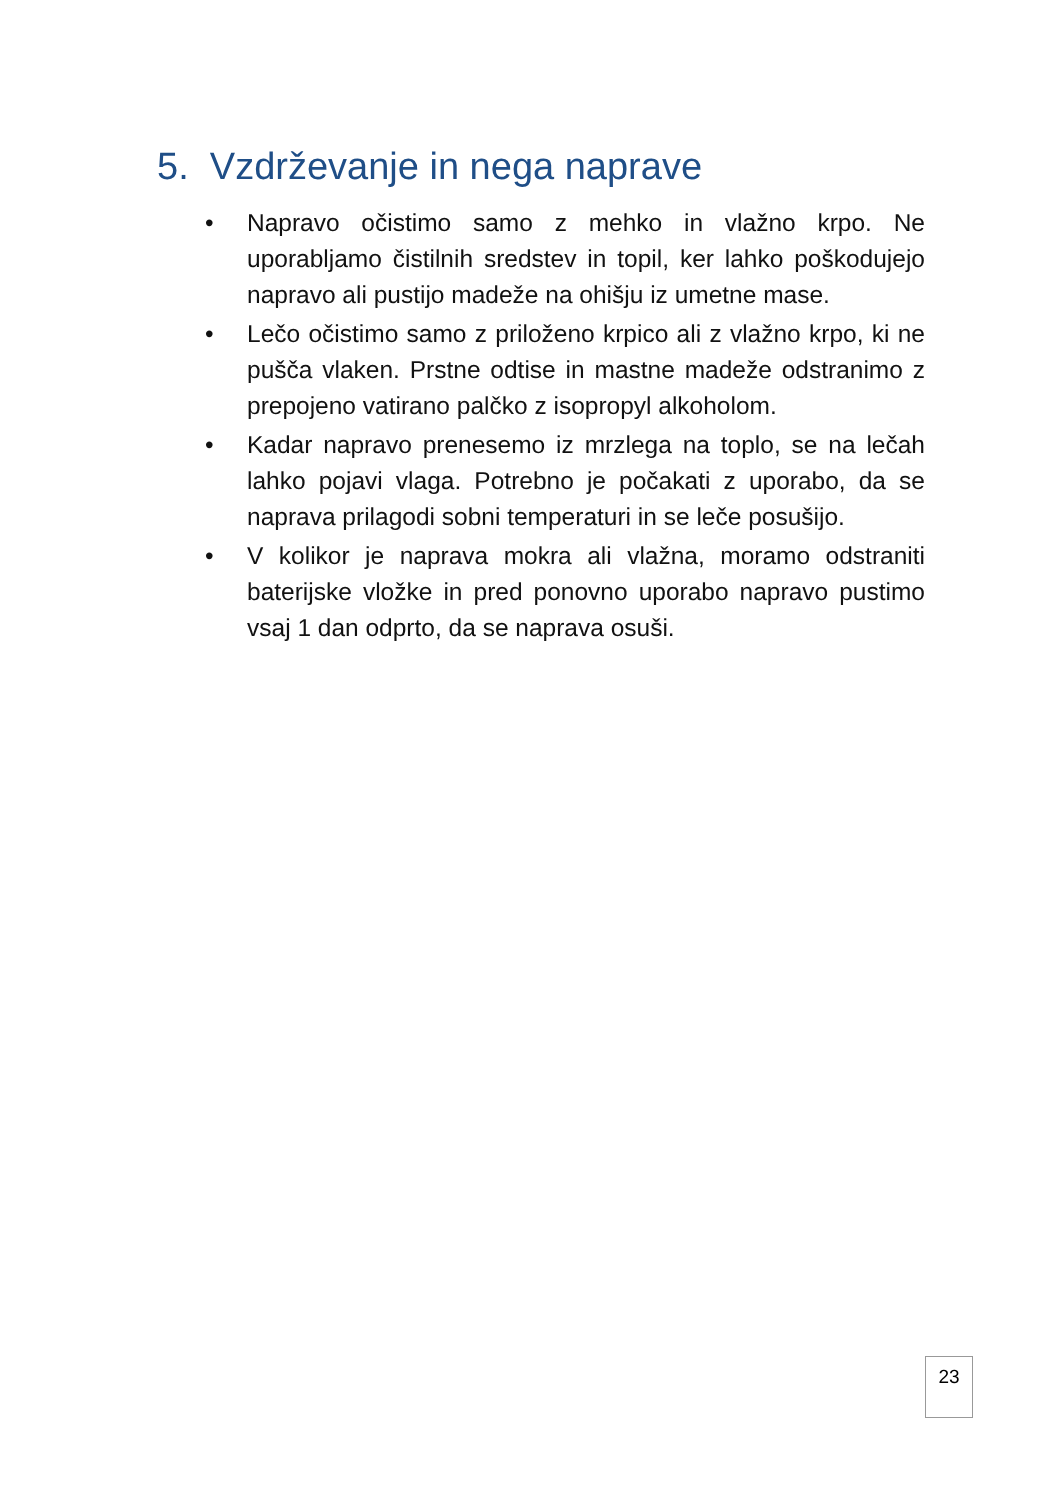5. Vzdrževanje in nega naprave
• Napravo očistimo samo z mehko in vlažno krpo. Ne uporabljamo čistilnih sredstev in topil, ker lahko poškodujejo napravo ali pustijo madeže na ohišju iz umetne mase.
• Lečo očistimo samo z priloženo krpico ali z vlažno krpo, ki ne pušča vlaken. Prstne odtise in mastne madeže odstranimo z prepojeno vatirano palčko z isopropyl alkoholom.
• Kadar napravo prenesemo iz mrzlega na toplo, se na lečah lahko pojavi vlaga. Potrebno je počakati z uporabo, da se naprava prilagodi sobni temperaturi in se leče posušijo.
• V kolikor je naprava mokra ali vlažna, moramo odstraniti baterijske vložke in pred ponovno uporabo napravo pustimo vsaj 1 dan odprto, da se naprava osuši.
23